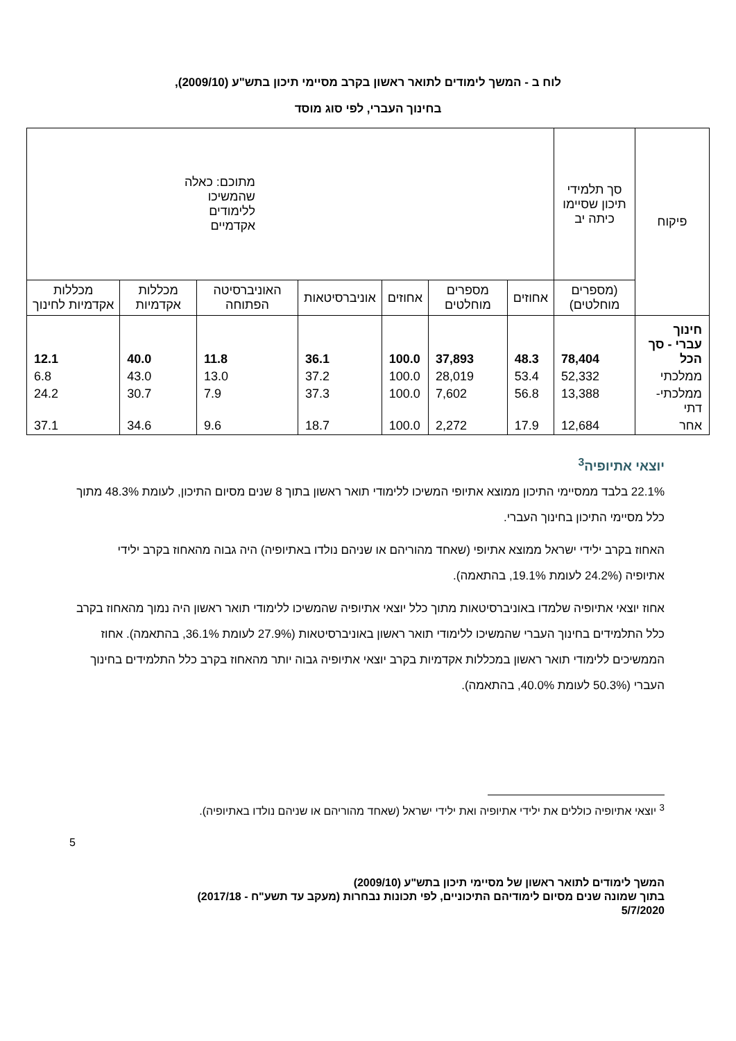לוח ב - המשך לימודים לתואר ראשון בקרב מסיימי תיכון בתש"ע (2009/10),
בחינוך העברי, לפי סוג מוסד
| פיקוח | סך תלמידי תיכון שסיימו כיתה יב | מתוכם: כאלה שהמשיכו ללימודים אקדמיים | | | | | | |
| --- | --- | --- | --- | --- | --- | --- | --- | --- |
| | (מספרים מוחלטים) | אחוזים | מספרים מוחלטים | אחוזים | אוניברסיטאות | האוניברסיטה הפתוחה | מכללות אקדמיות | מכללות אקדמיות לחינוך |
| חינוך עברי - סך הכל | 78,404 | 48.3 | 37,893 | 100.0 | 36.1 | 11.8 | 40.0 | 12.1 |
| ממלכתי | 52,332 | 53.4 | 28,019 | 100.0 | 37.2 | 13.0 | 43.0 | 6.8 |
| ממלכתי- דתי | 13,388 | 56.8 | 7,602 | 100.0 | 37.3 | 7.9 | 30.7 | 24.2 |
| אחר | 12,684 | 17.9 | 2,272 | 100.0 | 18.7 | 9.6 | 34.6 | 37.1 |
יוצאי אתיופיה<sup>3</sup>
22.1% בלבד ממסיימי התיכון ממוצא אתיופי המשיכו ללימודי תואר ראשון בתוך 8 שנים מסיום התיכון, לעומת 48.3% מתוך כלל מסיימי התיכון בחינוך העברי.
האחוז בקרב ילידי ישראל ממוצא אתיופי (שאחד מהוריהם או שניהם נולדו באתיופיה) היה גבוה מהאחוז בקרב ילידי אתיופיה (24.2% לעומת 19.1%, בהתאמה).
אחוז יוצאי אתיופיה שלמדו באוניברסיטאות מתוך כלל יוצאי אתיופיה שהמשיכו ללימודי תואר ראשון היה נמוך מהאחוז בקרב כלל התלמידים בחינוך העברי שהמשיכו ללימודי תואר ראשון באוניברסיטאות (27.9% לעומת 36.1%, בהתאמה). אחוז הממשיכים ללימודי תואר ראשון במכללות אקדמיות בקרב יוצאי אתיופיה גבוה יותר מהאחוז בקרב כלל התלמידים בחינוך העברי (50.3% לעומת 40.0%, בהתאמה).
<sup>3</sup> יוצאי אתיופיה כוללים את ילידי אתיופיה ואת ילידי ישראל (שאחד מהוריהם או שניהם נולדו באתיופיה).
5
המשך לימודים לתואר ראשון של מסיימי תיכון בתש"ע (2009/10)
בתוך שמונה שנים מסיום לימודיהם התיכוניים, לפי תכונות נבחרות (מעקב עד תשע"ח - 2017/18)
5/7/2020